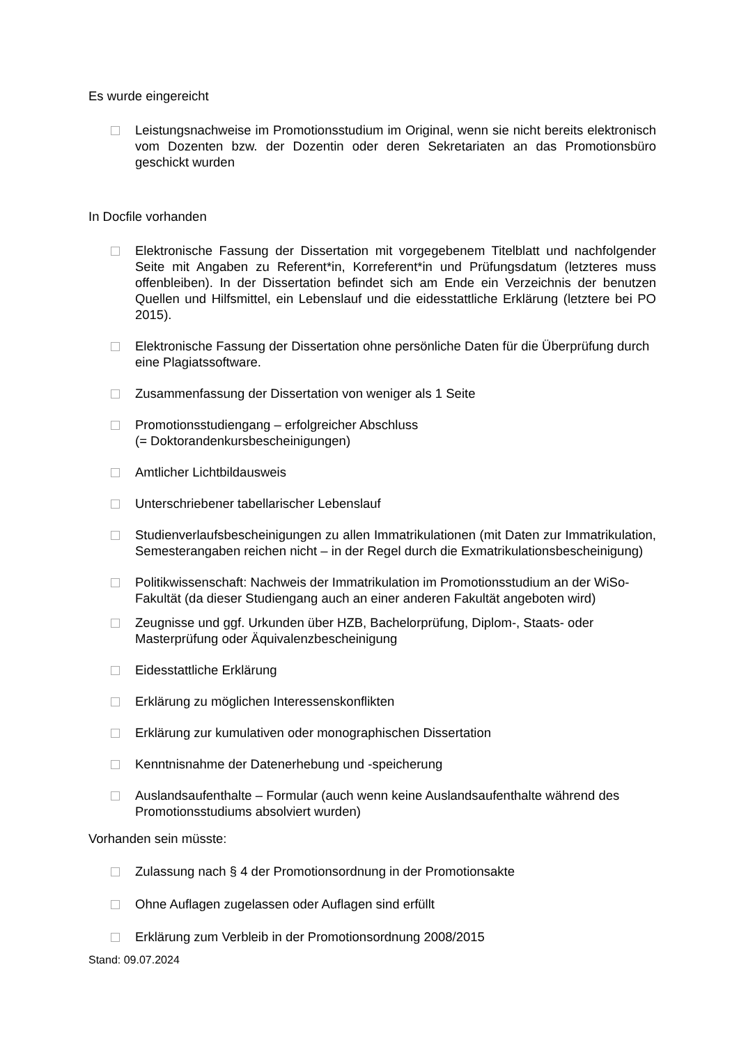Es wurde eingereicht
Leistungsnachweise im Promotionsstudium im Original, wenn sie nicht bereits elektronisch vom Dozenten bzw. der Dozentin oder deren Sekretariaten an das Promotionsbüro geschickt wurden
In Docfile vorhanden
Elektronische Fassung der Dissertation mit vorgegebenem Titelblatt und nachfolgender Seite mit Angaben zu Referent*in, Korreferent*in und Prüfungsdatum (letzteres muss offenbleiben). In der Dissertation befindet sich am Ende ein Verzeichnis der benutzen Quellen und Hilfsmittel, ein Lebenslauf und die eidesstattliche Erklärung (letztere bei PO 2015).
Elektronische Fassung der Dissertation ohne persönliche Daten für die Überprüfung durch eine Plagiatssoftware.
Zusammenfassung der Dissertation von weniger als 1 Seite
Promotionsstudiengang – erfolgreicher Abschluss
(= Doktorandenkursbescheinigungen)
Amtlicher Lichtbildausweis
Unterschriebener tabellarischer Lebenslauf
Studienverlaufsbescheinigungen zu allen Immatrikulationen (mit Daten zur Immatrikulation, Semesterangaben reichen nicht – in der Regel durch die Exmatrikulationsbescheinigung)
Politikwissenschaft: Nachweis der Immatrikulation im Promotionsstudium an der WiSo-Fakultät (da dieser Studiengang auch an einer anderen Fakultät angeboten wird)
Zeugnisse und ggf. Urkunden über HZB, Bachelorprüfung, Diplom-, Staats- oder Masterprüfung oder Äquivalenzbescheinigung
Eidesstattliche Erklärung
Erklärung zu möglichen Interessenskonflikten
Erklärung zur kumulativen oder monographischen Dissertation
Kenntnisnahme der Datenerhebung und -speicherung
Auslandsaufenthalte – Formular (auch wenn keine Auslandsaufenthalte während des Promotionsstudiums absolviert wurden)
Vorhanden sein müsste:
Zulassung nach § 4 der Promotionsordnung in der Promotionsakte
Ohne Auflagen zugelassen oder Auflagen sind erfüllt
Erklärung zum Verbleib in der Promotionsordnung 2008/2015
Stand: 09.07.2024